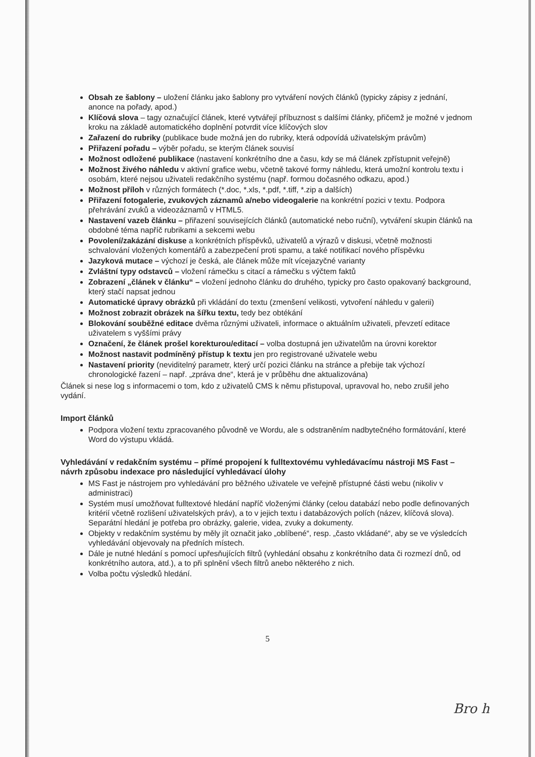Obsah ze šablony – uložení článku jako šablony pro vytváření nových článků (typicky zápisy z jednání, anonce na pořady, apod.)
Klíčová slova – tagy označující článek, které vytvářejí příbuznost s dalšími články, přičemž je možné v jednom kroku na základě automatického doplnění potvrdit více klíčových slov
Zařazení do rubriky (publikace bude možná jen do rubriky, která odpovídá uživatelským právům)
Přiřazení pořadu – výběr pořadu, se kterým článek souvisí
Možnost odložené publikace (nastavení konkrétního dne a času, kdy se má článek zpřístupnit veřejně)
Možnost živého náhledu v aktivní grafice webu, včetně takové formy náhledu, která umožní kontrolu textu i osobám, které nejsou uživateli redakčního systému (např. formou dočasného odkazu, apod.)
Možnost příloh v různých formátech (*.doc, *.xls, *.pdf, *.tiff, *.zip a dalších)
Přiřazení fotogalerie, zvukových záznamů a/nebo videogalerie na konkrétní pozici v textu. Podpora přehrávání zvuků a videozáznamů v HTML5.
Nastavení vazeb článku – přiřazení souvisejících článků (automatické nebo ruční), vytváření skupin článků na obdobné téma napříč rubrikami a sekcemi webu
Povolení/zakázání diskuse a konkrétních příspěvků, uživatelů a výrazů v diskusi, včetně možnosti schvalování vložených komentářů a zabezpečení proti spamu, a také notifikací nového příspěvku
Jazyková mutace – výchozí je česká, ale článek může mít vícejazyčné varianty
Zvláštní typy odstavců – vložení rámečku s citací a rámečku s výčtem faktů
Zobrazení „článek v článku“ – vložení jednoho článku do druhého, typicky pro často opakovaný background, který stačí napsat jednou
Automatické úpravy obrázků při vkládání do textu (zmenšení velikosti, vytvoření náhledu v galerii)
Možnost zobrazit obrázek na šířku textu, tedy bez obtékání
Blokování souběžné editace dvěma různými uživateli, informace o aktuálním uživateli, převzetí editace uživatelem s vyššími právy
Označení, že článek prošel korekturou/editací – volba dostupná jen uživatelům na úrovni korektor
Možnost nastavit podmíněný přístup k textu jen pro registrované uživatele webu
Nastavení priority (neviditelný parametr, který určí pozici článku na stránce a přebije tak výchozí chronologické řazení – např. „zpráva dne“, která je v průběhu dne aktualizována)
Článek si nese log s informacemi o tom, kdo z uživatelů CMS k němu přistupoval, upravoval ho, nebo zrušil jeho vydání.
Import článků
Podpora vložení textu zpracovaného původně ve Wordu, ale s odstraněním nadbytečného formátování, které Word do výstupu vkládá.
Vyhledávání v redakčním systému – přímé propojení k fulltextovému vyhledávacímu nástroji MS Fast – návrh způsobu indexace pro následující vyhledávací úlohy
MS Fast je nástrojem pro vyhledávání pro běžného uživatele ve veřejně přístupné části webu (nikoliv v administraci)
Systém musí umožňovat fulltextové hledání napříč vloženými články (celou databází nebo podle definovaných kritérií včetně rozlišení uživatelských práv), a to v jejich textu i databázových polích (název, klíčová slova). Separátní hledání je potřeba pro obrázky, galerie, videa, zvuky a dokumenty.
Objekty v redakčním systému by měly jít označit jako „oblíbené“, resp. „často vkládané“, aby se ve výsledcích vyhledávání objevovaly na předních místech.
Dále je nutné hledání s pomocí upřesňujících filtrů (vyhledání obsahu z konkrétního data či rozmezí dnů, od konkrétního autora, atd.), a to při splnění všech filtrů anebo některého z nich.
Volba počtu výsledků hledání.
5
Bro h